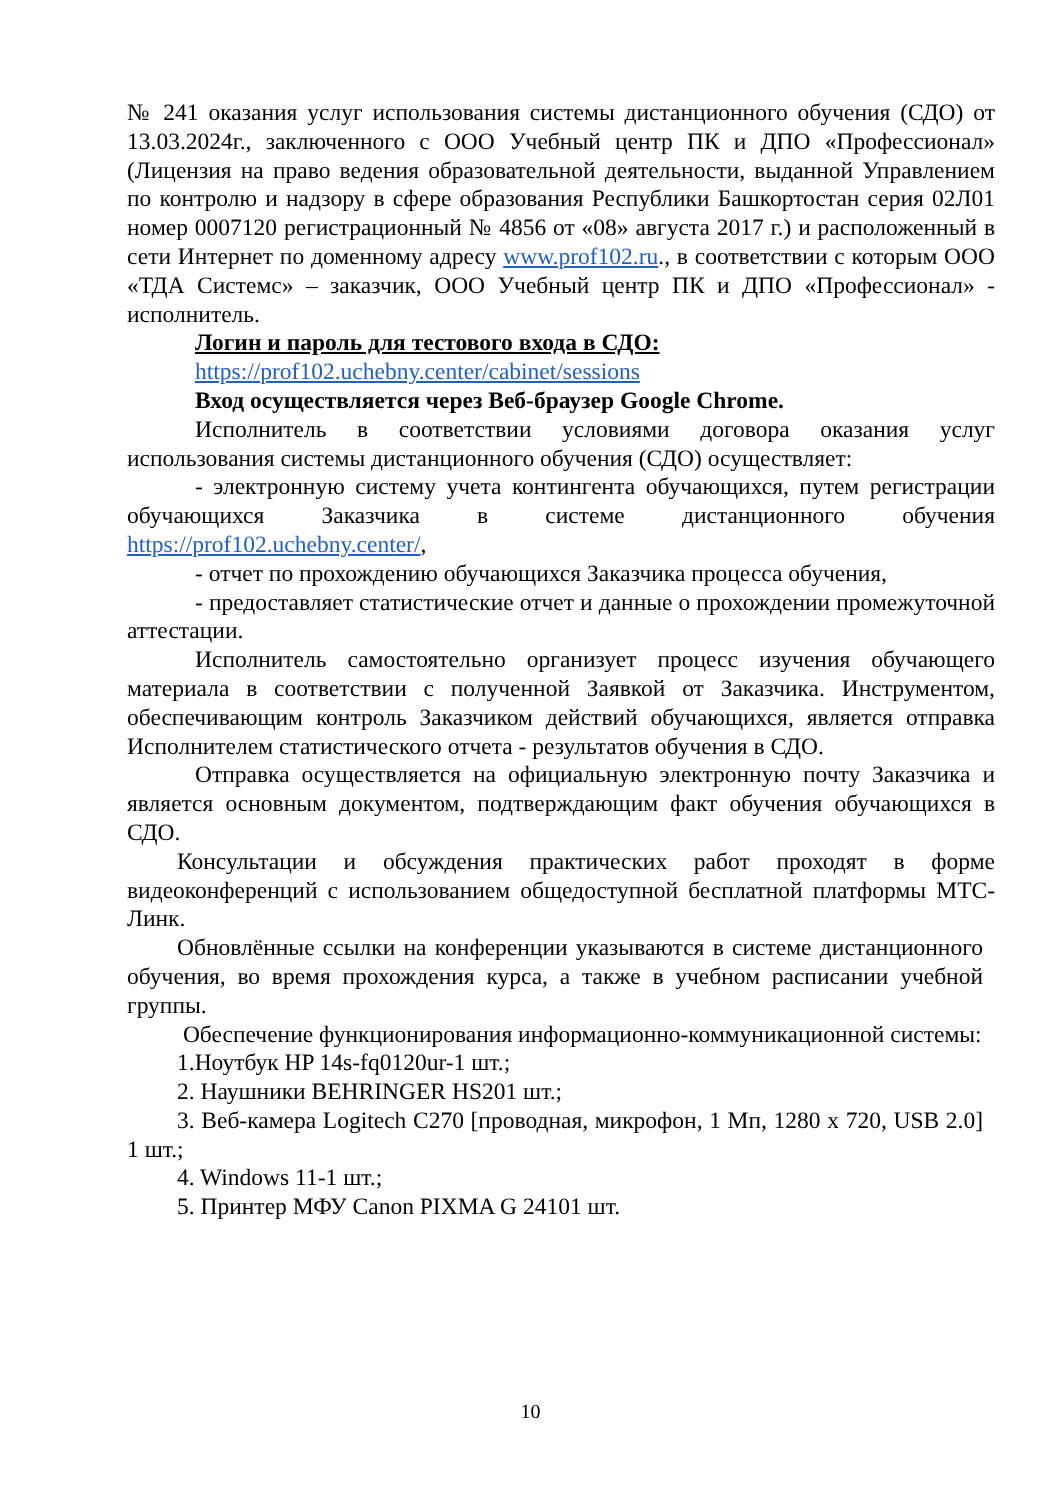№ 241 оказания услуг использования системы дистанционного обучения (СДО) от 13.03.2024г., заключенного с ООО Учебный центр ПК и ДПО «Профессионал» (Лицензия на право ведения образовательной деятельности, выданной Управлением по контролю и надзору в сфере образования Республики Башкортостан серия 02Л01 номер 0007120 регистрационный № 4856 от «08» августа 2017 г.) и расположенный в сети Интернет по доменному адресу www.prof102.ru., в соответствии с которым ООО «ТДА Системс» – заказчик, ООО Учебный центр ПК и ДПО «Профессионал» - исполнитель.
Логин и пароль для тестового входа в СДО:
https://prof102.uchebny.center/cabinet/sessions
Вход осуществляется через Веб-браузер Google Chrome.
Исполнитель в соответствии условиями договора оказания услуг использования системы дистанционного обучения (СДО) осуществляет:
- электронную систему учета контингента обучающихся, путем регистрации обучающихся Заказчика в системе дистанционного обучения https://prof102.uchebny.center/,
- отчет по прохождению обучающихся Заказчика процесса обучения,
- предоставляет статистические отчет и данные о прохождении промежуточной аттестации.
Исполнитель самостоятельно организует процесс изучения обучающего материала в соответствии с полученной Заявкой от Заказчика. Инструментом, обеспечивающим контроль Заказчиком действий обучающихся, является отправка Исполнителем статистического отчета - результатов обучения в СДО.
Отправка осуществляется на официальную электронную почту Заказчика и является основным документом, подтверждающим факт обучения обучающихся в СДО.
Консультации и обсуждения практических работ проходят в форме видеоконференций с использованием общедоступной бесплатной платформы МТС-Линк.
Обновлённые ссылки на конференции указываются в системе дистанционного обучения, во время прохождения курса, а также в учебном расписании учебной группы.
Обеспечение функционирования информационно-коммуникационной системы:
1.Ноутбук HP 14s-fq0120ur-1 шт.;
2. Наушники BEHRINGER HS201 шт.;
3. Веб-камера Logitech C270 [проводная, микрофон, 1 Мп, 1280 x 720, USB 2.0] 1 шт.;
4. Windows 11-1 шт.;
5. Принтер МФУ Canon PIXMA G 24101 шт.
10